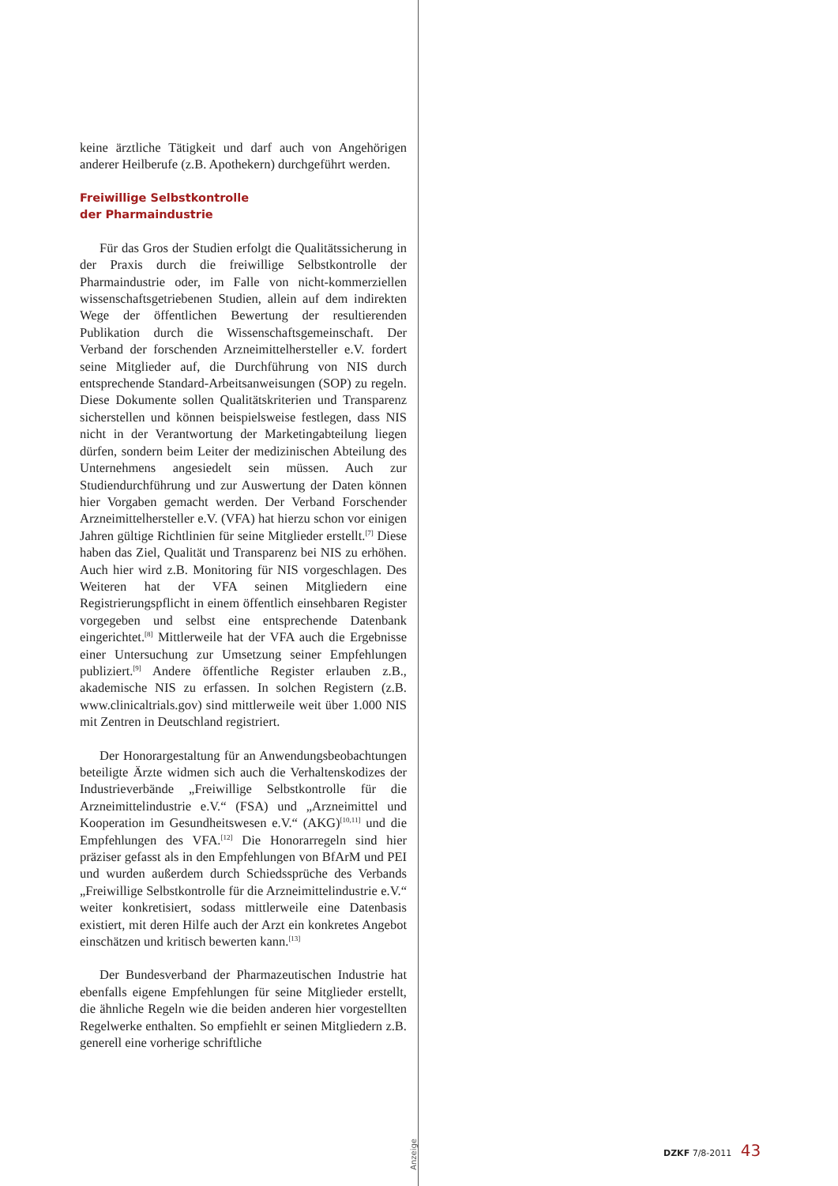keine ärztliche Tätigkeit und darf auch von Angehörigen anderer Heilberufe (z.B. Apothekern) durchgeführt werden.
Freiwillige Selbstkontrolle
der Pharmaindustrie
Für das Gros der Studien erfolgt die Qualitätssicherung in der Praxis durch die freiwillige Selbstkontrolle der Pharmaindustrie oder, im Falle von nicht-kommerziellen wissenschaftsgetriebenen Studien, allein auf dem indirekten Wege der öffentlichen Bewertung der resultierenden Publikation durch die Wissenschaftsgemeinschaft. Der Verband der forschenden Arzneimittelhersteller e.V. fordert seine Mitglieder auf, die Durchführung von NIS durch entsprechende Standard-Arbeitsanweisungen (SOP) zu regeln. Diese Dokumente sollen Qualitätskriterien und Transparenz sicherstellen und können beispielsweise festlegen, dass NIS nicht in der Verantwortung der Marketingabteilung liegen dürfen, sondern beim Leiter der medizinischen Abteilung des Unternehmens angesiedelt sein müssen. Auch zur Studiendurchführung und zur Auswertung der Daten können hier Vorgaben gemacht werden. Der Verband Forschender Arzneimittelhersteller e.V. (VFA) hat hierzu schon vor einigen Jahren gültige Richtlinien für seine Mitglieder erstellt.<sup>[7]</sup> Diese haben das Ziel, Qualität und Transparenz bei NIS zu erhöhen. Auch hier wird z.B. Monitoring für NIS vorgeschlagen. Des Weiteren hat der VFA seinen Mitgliedern eine Registrierungspflicht in einem öffentlich einsehbaren Register vorgegeben und selbst eine entsprechende Datenbank eingerichtet.<sup>[8]</sup> Mittlerweile hat der VFA auch die Ergebnisse einer Untersuchung zur Umsetzung seiner Empfehlungen publiziert.<sup>[9]</sup> Andere öffentliche Register erlauben z.B., akademische NIS zu erfassen. In solchen Registern (z.B. www.clinicaltrials.gov) sind mittlerweile weit über 1.000 NIS mit Zentren in Deutschland registriert.
Der Honorargestaltung für an Anwendungsbeobachtungen beteiligte Ärzte widmen sich auch die Verhaltenskodizes der Industrieverbände „Freiwillige Selbstkontrolle für die Arzneimittelindustrie e.V.“ (FSA) und „Arzneimittel und Kooperation im Gesundheitswesen e.V.“ (AKG)<sup>[10,11]</sup> und die Empfehlungen des VFA.<sup>[12]</sup> Die Honorarregeln sind hier präziser gefasst als in den Empfehlungen von BfArM und PEI und wurden außerdem durch Schiedssprüche des Verbands „Freiwillige Selbstkontrolle für die Arzneimittelindustrie e.V.“ weiter konkretisiert, sodass mittlerweile eine Datenbasis existiert, mit deren Hilfe auch der Arzt ein konkretes Angebot einschätzen und kritisch bewerten kann.<sup>[13]</sup>
Der Bundesverband der Pharmazeutischen Industrie hat ebenfalls eigene Empfehlungen für seine Mitglieder erstellt, die ähnliche Regeln wie die beiden anderen hier vorgestellten Regelwerke enthalten. So empfiehlt er seinen Mitgliedern z.B. generell eine vorherige schriftliche
Anzeige
DZKF 7/8-2011 43